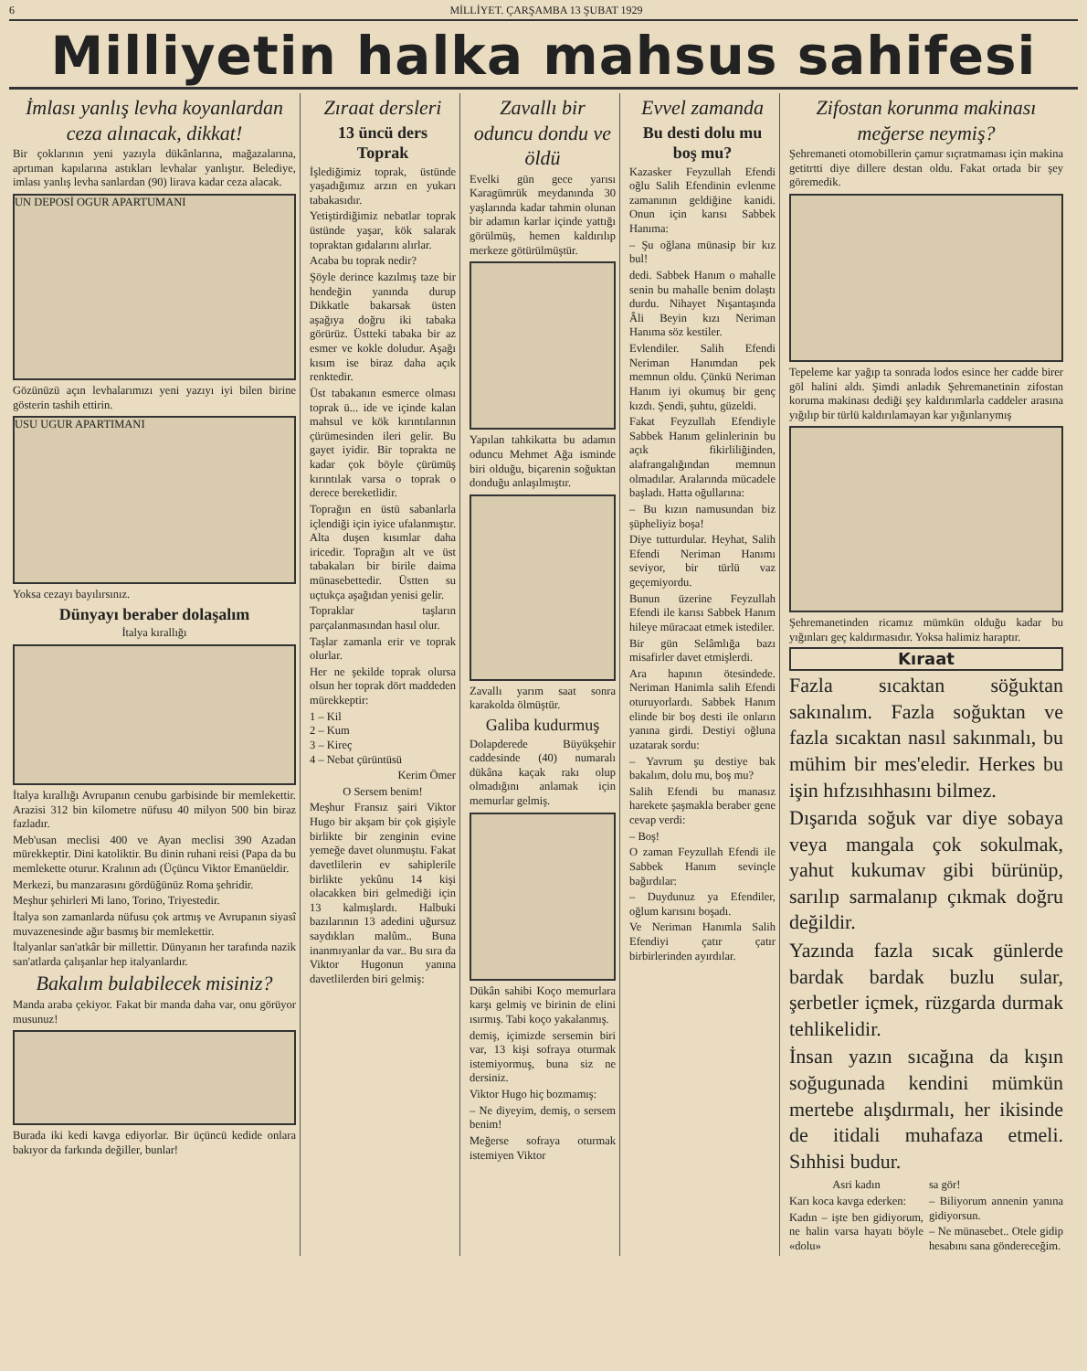6 MİLLİYET. ÇARŞAMBA 13 ŞUBAT 1929
Milliyetin halka mahsus sahifesi
İmlası yanlış levha koyanlardan ceza alınacak, dikkat!
Bir çoklarının yeni yazıyla dükânlarına, mağazalarına, aprtıman kapılarına astıkları levhalar yanlıştır. Belediye, imlası yanlış levha sanlardan (90) lirava kadar ceza alacak.
UN DEPOSİ OGUR APARTUMANI
Gözünüzü açın levhalarımızı yeni yazıyı iyi bilen birine gösterin tashih ettirin.
USU UGUR APARTIMANI
Yoksa cezayı bayılırsınız.
Dünyayı beraber dolaşalım
İtalya kırallığı
İtalya kırallığı Avrupanın cenubu garbisinde bir memlekettir. Arazisi 312 bin kilometre nüfusu 40 milyon 500 bin biraz fazladır.
Meb'usan meclisi 400 ve Ayan meclisi 390 Azadan mürekkeptir. Dini katoliktir. Bu dinin ruhani reisi (Papa da bu memlekette oturur. Kralının adı (Üçüncu Viktor Emanüeldir.
Merkezi, bu manzarasını gördüğünüz Roma şehridir.
Meşhur şehirleri Mi lano, Torino, Triyestedir.
İtalya son zamanlarda nüfusu çok artmış ve Avrupanın siyasî muvazenesinde ağır basmış bir memlekettir.
İtalyanlar san'atkâr bir millettir. Dünyanın her tarafında nazik san'atlarda çalışanlar hep italyanlardır.
Bakalım bulabilecek misiniz?
Manda araba çekiyor. Fakat bir manda daha var, onu görüyor musunuz!
Burada iki kedi kavga ediyorlar. Bir üçüncü kedide onlara bakıyor da farkında değiller, bunlar!
Zıraat dersleri
13 üncü ders
Toprak
İşlediğimiz toprak, üstünde yaşadığımız arzın en yukarı tabakasıdır.
Yetiştirdiğimiz nebatlar toprak üstünde yaşar, kök salarak topraktan gıdalarını alırlar.
Acaba bu toprak nedir?
Şöyle derince kazılmış taze bir hendeğin yanında durup Dikkatle bakarsak üsten aşağıya doğru iki tabaka görürüz. Üstteki tabaka bir az esmer ve kokle doludur. Aşağı kısım ise biraz daha açık renktedir.
Üst tabakanın esmerce olması toprak ü... ide ve içinde kalan mahsul ve kök kırıntılarının çürümesinden ileri gelir. Bu gayet iyidir. Bir toprakta ne kadar çok böyle çürümüş kırıntılak varsa o toprak o derece bereketlidir.
Toprağın en üstü sabanlarla içlendiği için iyice ufalanmıştır. Alta duşen kısımlar daha iricedir. Toprağın alt ve üst tabakaları bir birile daima münasebettedir. Üstten su uçtukça aşağıdan yenisi gelir.
Topraklar taşların parçalanmasından hasıl olur.
Taşlar zamanla erir ve toprak olurlar.
Her ne şekilde toprak olursa olsun her toprak dört maddeden mürekkeptir:
1 – Kil
2 – Kum
3 – Kireç
4 – Nebat çürüntüsü
Kerim Ömer
O Sersem benim!
Meşhur Fransız şairi Viktor Hugo bir akşam bir çok gişiyle birlikte bir zenginin evine yemeğe davet olunmuştu. Fakat davetlilerin ev sahiplerile birlikte yekûnu 14 kişi olacakken biri gelmediği için 13 kalmışlardı. Halbuki bazılarının 13 adedini uğursuz saydıkları malûm.. Buna inanmıyanlar da var.. Bu sıra da Viktor Hugonun yanına davetlilerden biri gelmiş:
Zavallı bir oduncu dondu ve öldü
Evelki gün gece yarısı Karagümrük meydanında 30 yaşlarında kadar tahmin olunan bir adamın karlar içinde yattığı görülmüş, hemen kaldırılıp merkeze götürülmüştür.
Yapılan tahkikatta bu adamın oduncu Mehmet Ağa isminde biri olduğu, biçarenin soğuktan donduğu anlaşılmıştır.
Zavallı yarım saat sonra karakolda ölmüştür.
Galiba kudurmuş
Dolapderede Büyükşehir caddesinde (40) numaralı dükâna kaçak rakı olup olmadığını anlamak için memurlar gelmiş.
Dükân sahibi Koço memurlara karşı gelmiş ve birinin de elini ısırmış. Tabi koço yakalanmış.
demiş, içimizde sersemin biri var, 13 kişi sofraya oturmak istemiyormuş, buna siz ne dersiniz.
Viktor Hugo hiç bozmamış:
– Ne diyeyim, demiş, o sersem benim!
Meğerse sofraya oturmak istemiyen Viktor
Evvel zamanda
Bu desti dolu mu boş mu?
Kazasker Feyzullah Efendi oğlu Salih Efendinin evlenme zamanının geldiğine kanidi. Onun için karısı Sabbek Hanıma:
– Şu oğlana münasip bir kız bul!
dedi. Sabbek Hanım o mahalle senin bu mahalle benim dolaştı durdu. Nihayet Nışantaşında Âli Beyin kızı Neriman Hanıma söz kestiler.
Evlendiler. Salih Efendi Neriman Hanımdan pek memnun oldu. Çünkü Neriman Hanım iyi okumuş bir genç kızdı. Şendi, şuhtu, güzeldi.
Fakat Feyzullah Efendiyle Sabbek Hanım gelinlerinin bu açık fikirliliğinden, alafrangalığından memnun olmadılar. Aralarında mücadele başladı. Hatta oğullarına:
– Bu kızın namusundan biz şüpheliyiz boşa!
Diye tutturdular. Heyhat, Salih Efendi Neriman Hanımı seviyor, bir türlü vaz geçemiyordu.
Bunun üzerine Feyzullah Efendi ile karısı Sabbek Hanım hileye müracaat etmek istediler.
Bir gün Selâmlığa bazı misafirler davet etmişlerdi.
Ara hapının ötesindede. Neriman Hanimla salih Efendi oturuyorlardı. Sabbek Hanım elinde bir boş desti ile onların yanına girdi. Destiyi oğluna uzatarak sordu:
– Yavrum şu destiye bak bakalım, dolu mu, boş mu?
Salih Efendi bu manasız harekete şaşmakla beraber gene cevap verdi:
– Boş!
O zaman Feyzullah Efendi ile Sabbek Hanım sevinçle bağırdılar:
– Duydunuz ya Efendiler, oğlum karısını boşadı.
Ve Neriman Hanımla Salih Efendiyi çatır çatır birbirlerinden ayırdılar.
Zifostan korunma makinası meğerse neymiş?
Şehremaneti otomobillerin çamur sıçratmaması için makina getitrtti diye dillere destan oldu. Fakat ortada bir şey göremedik.
Tepeleme kar yağıp ta sonrada lodos esince her cadde birer göl halini aldı. Şimdi anladık Şehremanetinin zifostan koruma makinası dediği şey kaldırımlarla caddeler arasına yığılıp bir türlü kaldırılamayan kar yığınlarıymış
Şehremanetinden ricamız mümkün olduğu kadar bu yığınları geç kaldırmasıdır. Yoksa halimiz haraptır.
Kıraat
Fazla sıcaktan söğuktan sakınalım. Fazla soğuktan ve fazla sıcaktan nasıl sakınmalı, bu mühim bir mes'eledir. Herkes bu işin hıfzısıhhasını bilmez.
Dışarıda soğuk var diye sobaya veya mangala çok sokulmak, yahut kukumav gibi bürünüp, sarılıp sarmalanıp çıkmak doğru değildir.
Yazında fazla sıcak günlerde bardak bardak buzlu sular, şerbetler içmek, rüzgarda durmak tehlikelidir.
İnsan yazın sıcağına da kışın soğugunada kendini mümkün mertebe alışdırmalı, her ikisinde de itidali muhafaza etmeli. Sıhhisi budur.
Asri kadın
Karı koca kavga ederken:
Kadın – işte ben gidiyorum, ne halin varsa hayatı böyle «dolu»
sa gör!
– Biliyorum annenin yanına gidiyorsun.
– Ne münasebet.. Otele gidip hesabını sana göndereceğim.